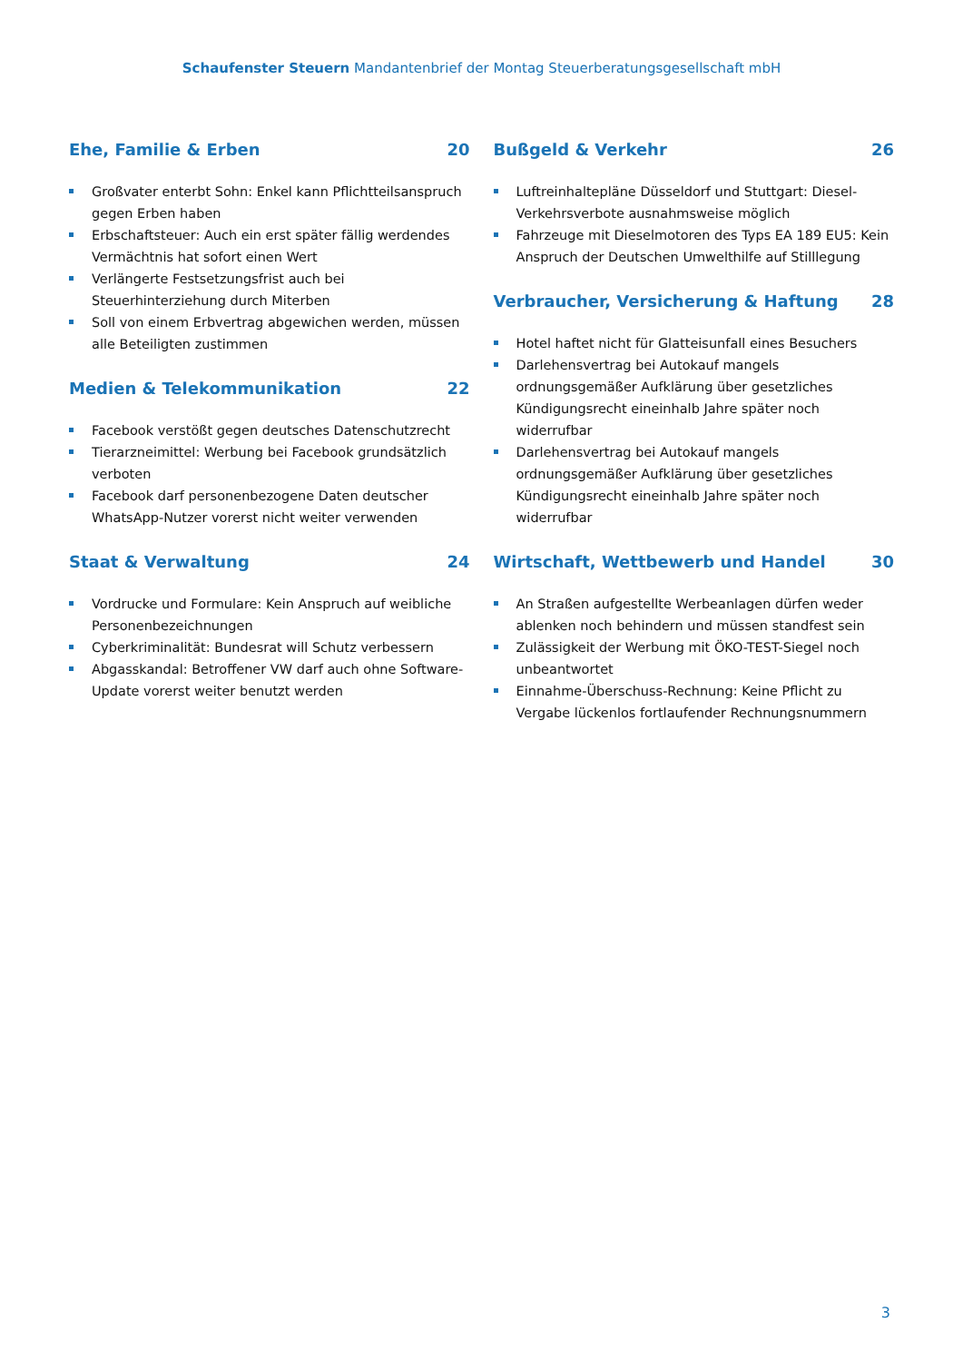Schaufenster Steuern Mandantenbrief der Montag Steuerberatungsgesellschaft mbH
Ehe, Familie & Erben 20
Großvater enterbt Sohn: Enkel kann Pflichtteilsanspruch gegen Erben haben
Erbschaftsteuer: Auch ein erst später fällig werdendes Vermächtnis hat sofort einen Wert
Verlängerte Festsetzungsfrist auch bei Steuerhinterziehung durch Miterben
Soll von einem Erbvertrag abgewichen werden, müssen alle Beteiligten zustimmen
Medien & Telekommunikation 22
Facebook verstößt gegen deutsches Datenschutzrecht
Tierarzneimittel: Werbung bei Facebook grundsätzlich verboten
Facebook darf personenbezogene Daten deutscher WhatsApp-Nutzer vorerst nicht weiter verwenden
Staat & Verwaltung 24
Vordrucke und Formulare: Kein Anspruch auf weibliche Personenbezeichnungen
Cyberkriminalität: Bundesrat will Schutz verbessern
Abgasskandal: Betroffener VW darf auch ohne Software-Update vorerst weiter benutzt werden
Bußgeld & Verkehr 26
Luftreinhaltepläne Düsseldorf und Stuttgart: Diesel-Verkehrsverbote ausnahmsweise möglich
Fahrzeuge mit Dieselmotoren des Typs EA 189 EU5: Kein Anspruch der Deutschen Umwelthilfe auf Stilllegung
Verbraucher, Versicherung & Haftung 28
Hotel haftet nicht für Glatteisunfall eines Besuchers
Darlehensvertrag bei Autokauf mangels ordnungsgemäßer Aufklärung über gesetzliches Kündigungsrecht eineinhalb Jahre später noch widerrufbar
Darlehensvertrag bei Autokauf mangels ordnungsgemäßer Aufklärung über gesetzliches Kündigungsrecht eineinhalb Jahre später noch widerrufbar
Wirtschaft, Wettbewerb und Handel 30
An Straßen aufgestellte Werbeanlagen dürfen weder ablenken noch behindern und müssen standfest sein
Zulässigkeit der Werbung mit ÖKO-TEST-Siegel noch unbeantwortet
Einnahme-Überschuss-Rechnung: Keine Pflicht zu Vergabe lückenlos fortlaufender Rechnungsnummern
3